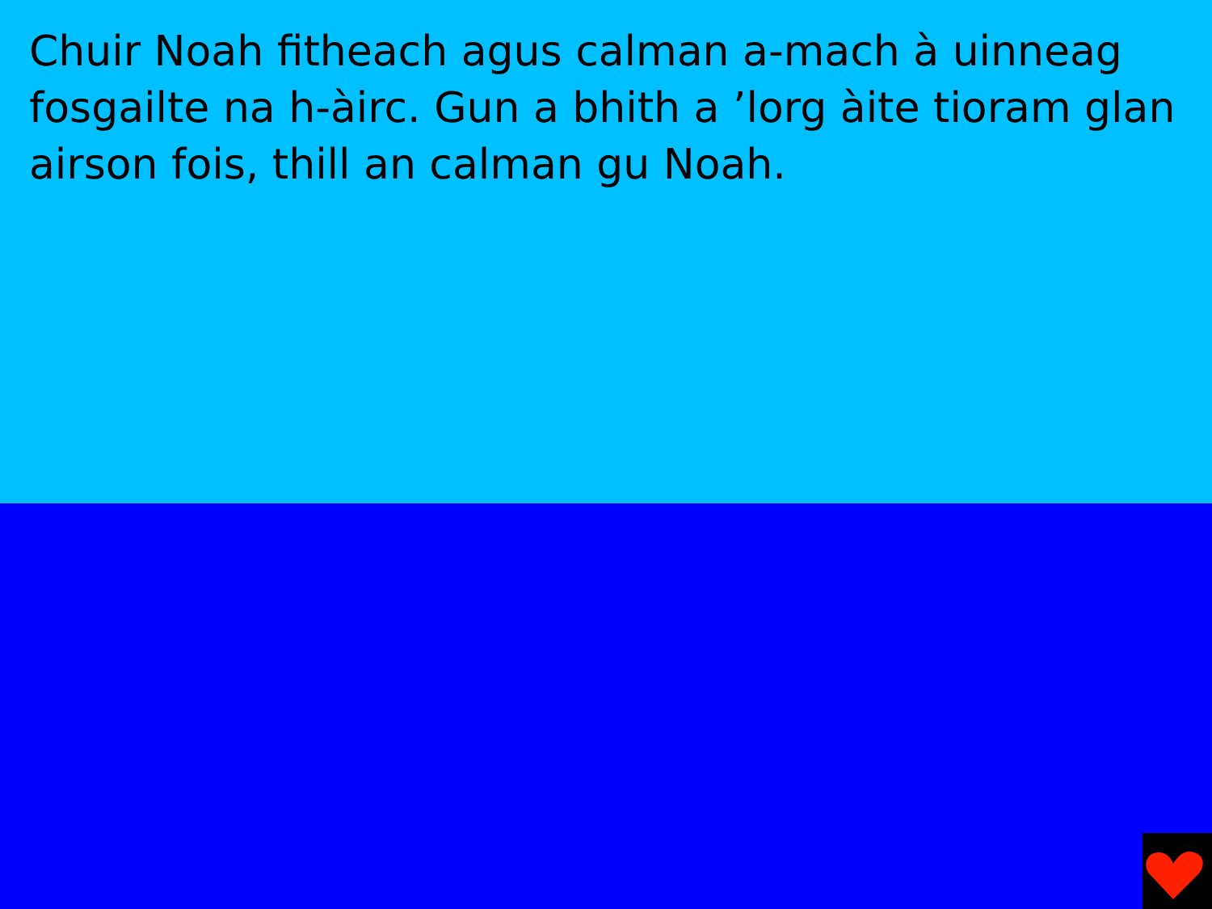Chuir Noah fitheach agus calman a-mach à uinneag fosgailte na h-àirc. Gun a bhith a ’lorg àite tioram glan airson fois, thill an calman gu Noah.